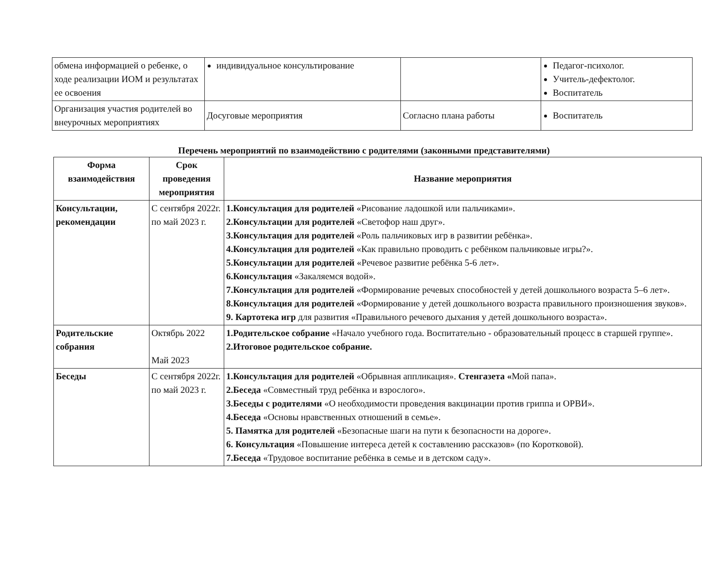| обмена информацией о ребенке, о ходе реализации ИОМ и результатах ее освоения | индивидуальное консультирование | | Педагог-психолог. Учитель-дефектолог. Воспитатель |
| Организация участия родителей во внеурочных мероприятиях | Досуговые мероприятия | Согласно плана работы | Воспитатель |
Перечень мероприятий по взаимодействию с родителями (законными представителями)
| Форма взаимодействия | Срок проведения мероприятия | Название мероприятия |
| --- | --- | --- |
| Консультации, рекомендации | С сентября 2022г. по май 2023 г. | 1.Консультация для родителей «Рисование ладошкой или пальчиками». 2.Консультации для родителей «Светофор наш друг». 3.Консультация для родителей «Роль пальчиковых игр в развитии ребёнка». 4.Консультация для родителей «Как правильно проводить с ребёнком пальчиковые игры?». 5.Консультации для родителей «Речевое развитие ребёнка 5-6 лет». 6.Консультация «Закаляемся водой». 7.Консультация для родителей «Формирование речевых способностей у детей дошкольного возраста 5–6 лет». 8.Консультация для родителей «Формирование у детей дошкольного возраста правильного произношения звуков». 9. Картотека игр для развития «Правильного речевого дыхания у детей дошкольного возраста». |
| Родительские собрания | Октябрь 2022 Май 2023 | 1.Родительское собрание «Начало учебного года. Воспитательно - образовательный процесс в старшей группе». 2.Итоговое родительское собрание. |
| Беседы | С сентября 2022г. по май 2023 г. | 1.Консультация для родителей «Обрывная аппликация». Стенгазета « Мой папа». 2.Беседа «Совместный труд ребёнка и взрослого». 3.Беседы с родителями «О необходимости проведения вакцинации против гриппа и ОРВИ». 4.Беседа «Основы нравственных отношений в семье». 5. Памятка для родителей «Безопасные шаги на пути к безопасности на дороге». 6. Консультация «Повышение интереса детей к составлению рассказов» (по Коротковой). 7.Беседа «Трудовое воспитание ребёнка в семье и в детском саду». |